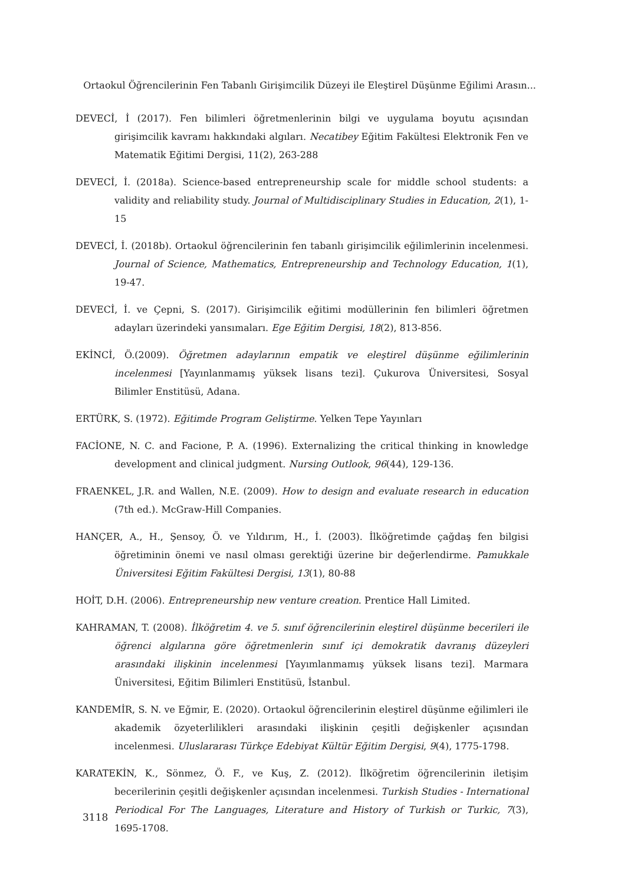Ortaokul Öğrencilerinin Fen Tabanlı Girişimcilik Düzeyi ile Eleştirel Düşünme Eğilimi Arasın...
DEVECİ, İ (2017). Fen bilimleri öğretmenlerinin bilgi ve uygulama boyutu açısından girişimcilik kavramı hakkındaki algıları. Necatibey Eğitim Fakültesi Elektronik Fen ve Matematik Eğitimi Dergisi, 11(2), 263-288
DEVECİ, İ. (2018a). Science-based entrepreneurship scale for middle school students: a validity and reliability study. Journal of Multidisciplinary Studies in Education, 2(1), 1-15
DEVECİ, İ. (2018b). Ortaokul öğrencilerinin fen tabanlı girişimcilik eğilimlerinin incelenmesi. Journal of Science, Mathematics, Entrepreneurship and Technology Education, 1(1), 19-47.
DEVECİ, İ. ve Çepni, S. (2017). Girişimcilik eğitimi modüllerinin fen bilimleri öğretmen adayları üzerindeki yansımaları. Ege Eğitim Dergisi, 18(2), 813-856.
EKİNCİ, Ö.(2009). Öğretmen adaylarının empatik ve eleştirel düşünme eğilimlerinin incelenmesi [Yayınlanmamış yüksek lisans tezi]. Çukurova Üniversitesi, Sosyal Bilimler Enstitüsü, Adana.
ERTÜRK, S. (1972). Eğitimde Program Geliştirme. Yelken Tepe Yayınları
FACİONE, N. C. and Facione, P. A. (1996). Externalizing the critical thinking in knowledge development and clinical judgment. Nursing Outlook, 96(44), 129-136.
FRAENKEL, J.R. and Wallen, N.E. (2009). How to design and evaluate research in education (7th ed.). McGraw-Hill Companies.
HANÇER, A., H., Şensoy, Ö. ve Yıldırım, H., İ. (2003). İlköğretimde çağdaş fen bilgisi öğretiminin önemi ve nasıl olması gerektiği üzerine bir değerlendirme. Pamukkale Üniversitesi Eğitim Fakültesi Dergisi, 13(1), 80-88
HOİT, D.H. (2006). Entrepreneurship new venture creation. Prentice Hall Limited.
KAHRAMAN, T. (2008). İlköğretim 4. ve 5. sınıf öğrencilerinin eleştirel düşünme becerileri ile öğrenci algılarına göre öğretmenlerin sınıf içi demokratik davranış düzeyleri arasındaki ilişkinin incelenmesi [Yayımlanmamış yüksek lisans tezi]. Marmara Üniversitesi, Eğitim Bilimleri Enstitüsü, İstanbul.
KANDEMİR, S. N. ve Eğmir, E. (2020). Ortaokul öğrencilerinin eleştirel düşünme eğilimleri ile akademik özyeterlilikleri arasındaki ilişkinin çeşitli değişkenler açısından incelenmesi. Uluslararası Türkçe Edebiyat Kültür Eğitim Dergisi, 9(4), 1775-1798.
KARATEKİN, K., Sönmez, Ö. F., ve Kuş, Z. (2012). İlköğretim öğrencilerinin iletişim becerilerinin çeşitli değişkenler açısından incelenmesi. Turkish Studies - International Periodical For The Languages, Literature and History of Turkish or Turkic, 7(3), 1695-1708.
3118